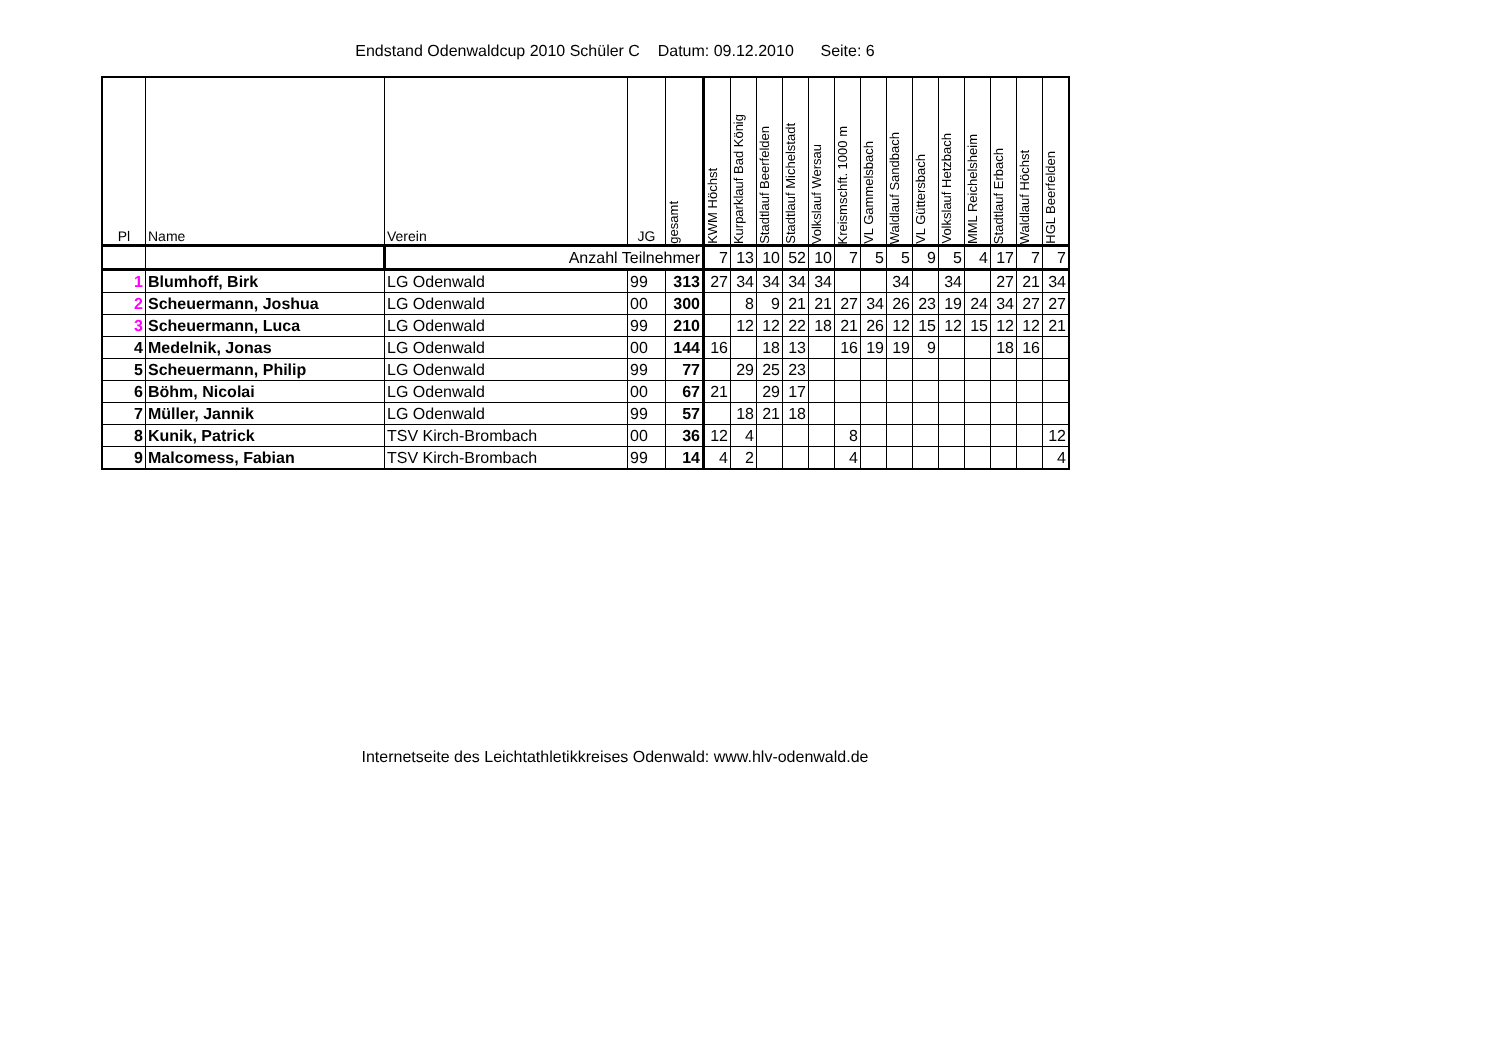Endstand Odenwaldcup 2010 Schüler C Datum: 09.12.2010 Seite: 6
| Pl | Name | Verein | JG | gesamt | KWM Höchst | Kurparklauf Bad König | Stadtlauf Beerfelden | Stadtlauf Michelstadt | Volkslauf Wersau | Kreismschft. 1000 m | VL Gammelsbach | Waldlauf Sandbach | VL Güttersbach | Volkslauf Hetzbach | MML Reichelsheim | Stadtlauf Erbach | Waldlauf Höchst | HGL Beerfelden |
| --- | --- | --- | --- | --- | --- | --- | --- | --- | --- | --- | --- | --- | --- | --- | --- | --- | --- | --- |
| | | Anzahl Teilnehmer | | | 7 | 13 | 10 | 52 | 10 | 7 | 5 | 5 | 9 | 5 | 4 | 17 | 7 | 7 |
| 1 | Blumhoff, Birk | LG Odenwald | 99 | 313 | 27 | 34 | 34 | 34 | 34 | | | 34 | | 34 | | 27 | 21 | 34 |
| 2 | Scheuermann, Joshua | LG Odenwald | 00 | 300 | | 8 | 9 | 21 | 21 | 27 | 34 | 26 | 23 | 19 | 24 | 34 | 27 | 27 |
| 3 | Scheuermann, Luca | LG Odenwald | 99 | 210 | | 12 | 12 | 22 | 18 | 21 | 26 | 12 | 15 | 12 | 15 | 12 | 12 | 21 |
| 4 | Medelnik, Jonas | LG Odenwald | 00 | 144 | 16 | | 18 | 13 | | 16 | 19 | 19 | 9 | | | 18 | 16 | |
| 5 | Scheuermann, Philip | LG Odenwald | 99 | 77 | | 29 | 25 | 23 | | | | | | | | | | |
| 6 | Böhm, Nicolai | LG Odenwald | 00 | 67 | 21 | | 29 | 17 | | | | | | | | | | |
| 7 | Müller, Jannik | LG Odenwald | 99 | 57 | | 18 | 21 | 18 | | | | | | | | | | |
| 8 | Kunik, Patrick | TSV Kirch-Brombach | 00 | 36 | 12 | 4 | | | | 8 | | | | | | | | 12 |
| 9 | Malcomess, Fabian | TSV Kirch-Brombach | 99 | 14 | 4 | 2 | | | | 4 | | | | | | | | 4 |
Internetseite des Leichtathletikkreises Odenwald: www.hlv-odenwald.de